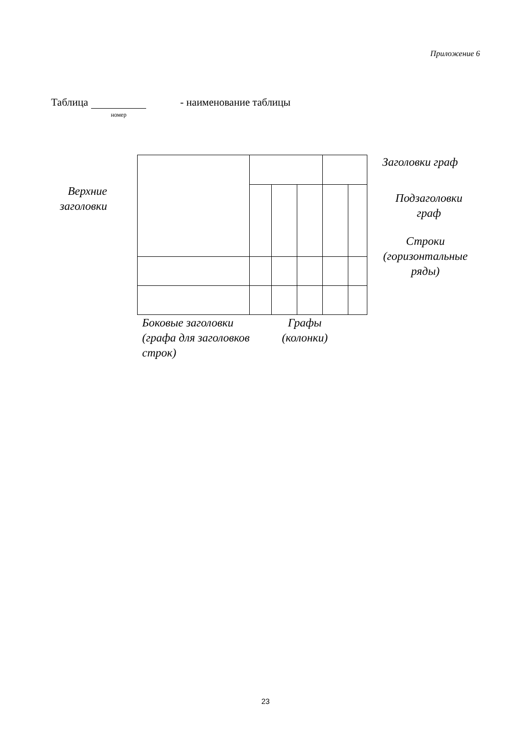Приложение 6
Таблица номер - наименование таблицы
Верхние заголовки
Заголовки граф
Подзаголовки граф
Строки (горизонтальные ряды)
Боковые заголовки (графа для заголовков строк)
Графы (колонки)
23